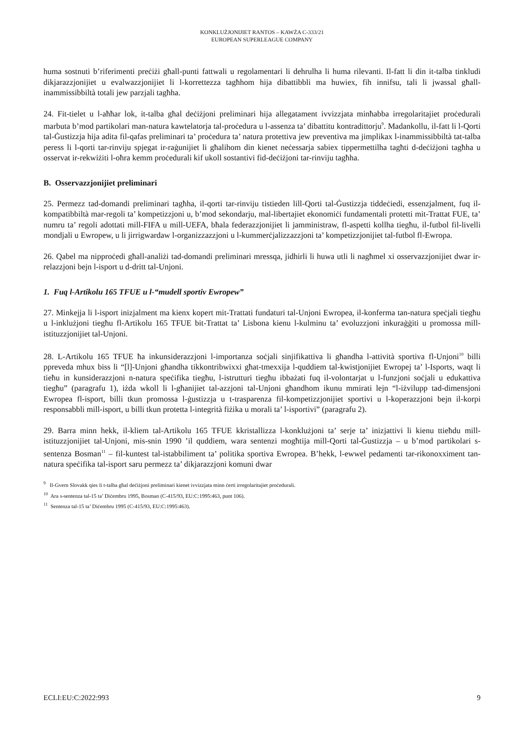KONKLUŻJONIJIET RANTOS – KAWŻA C-333/21
EUROPEAN SUPERLEAGUE COMPANY
huma sostnuti b’riferimenti preċiżi għall-punti fattwali u regolamentari li dehrulha li huma rilevanti. Il-fatt li din it-talba tinkludi dikjarazzjonijiet u evalwazzjonijiet li l-korrettezza tagħhom hija dibattibbli ma huwiex, fih innifsu, tali li jwassal għall-inammissibbiltà totali jew parzjali tagħha.
24. Fit-tielet u l-aħħar lok, it-talba għal deċiżjoni preliminari hija allegatament ivvizzjata minħabba irregolaritajiet proċedurali marbuta b’mod partikolari man-natura kawtelatorja tal-proċedura u l-assenza ta’ dibattitu kontradittorju<sup>9</sup>. Madankollu, il-fatt li l-Qorti tal-Ġustizzja hija adita fil-qafas preliminari ta’ proċedura ta’ natura protettiva jew preventiva ma jimplikax l-inammissibbiltà tat-talba peress li l-qorti tar-rinviju spjegat ir-raġunijiet li għalihom din kienet neċessarja sabiex tippermettilha tagħti d-deċiżjoni tagħha u osservat ir-rekwiżiti l-oħra kemm proċedurali kif ukoll sostantivi fid-deċiżjoni tar-rinviju tagħha.
B. Osservazzjonijiet preliminari
25. Permezz tad-domandi preliminari tagħha, il-qorti tar-rinviju tistieden lill-Qorti tal-Ġustizzja tiddeċiedi, essenzjalment, fuq il-kompatibbiltà mar-regoli ta’ kompetizzjoni u, b’mod sekondarju, mal-libertajiet ekonomiċi fundamentali protetti mit-Trattat FUE, ta’ numru ta’ regoli adottati mill-FIFA u mill-UEFA, bħala federazzjonijiet li jamministraw, fl-aspetti kollha tiegħu, il-futbol fil-livelli mondjali u Ewropew, u li jirrigwardaw l-organizzazzjoni u l-kummerċjalizzazzjoni ta’ kompetizzjonijiet tal-futbol fl-Ewropa.
26. Qabel ma nipproċedi għall-analiżi tad-domandi preliminari mressqa, jidhirli li huwa utli li nagħmel xi osservazzjonijiet dwar ir-relazzjoni bejn l-isport u d-dritt tal-Unjoni.
1. Fuq l-Artikolu 165 TFUE u l-“mudell sportiv Ewropew”
27. Minkejja li l-isport inizjalment ma kienx kopert mit-Trattati fundaturi tal-Unjoni Ewropea, il-konferma tan-natura speċjali tiegħu u l-inklużjoni tiegħu fl-Artikolu 165 TFUE bit-Trattat ta’ Lisbona kienu l-kulminu ta’ evoluzzjoni inkuraġġiti u promossa mill-istituzzjonijiet tal-Unjoni.
28. L-Artikolu 165 TFUE ħa inkunsiderazzjoni l-importanza soċjali sinjifikattiva li għandha l-attività sportiva fl-Unjoni<sup>10</sup> billi ppreveda mhux biss li “[l]-Unjoni għandha tikkontribwixxi għat-tmexxija l-quddiem tal-kwistjonijiet Ewropej ta’ l-Isports, waqt li tieħu in kunsiderazzjoni n-natura speċifika tiegħu, l-istrutturi tiegħu ibbażati fuq il-volontarjat u l-funzjoni soċjali u edukattiva tiegħu” (paragrafu 1), iżda wkoll li l-għanijiet tal-azzjoni tal-Unjoni għandhom ikunu mmirati lejn “l-iżvilupp tad-dimensjoni Ewropea fl-isport, billi tkun promossa l-ġustizzja u t-trasparenza fil-kompetizzjonijiet sportivi u l-koperazzjoni bejn il-korpi responsabbli mill-isport, u billi tkun protetta l-integrità fiżika u morali ta’ l-isportivi” (paragrafu 2).
29. Barra minn hekk, il-kliem tal-Artikolu 165 TFUE kkristallizza l-konklużjoni ta’ serje ta’ inizjattivi li kienu ttieħdu mill-istituzzjonijiet tal-Unjoni, mis-snin 1990 ’il quddiem, wara sentenzi mogħtija mill-Qorti tal-Ġustizzja – u b’mod partikolari s-sentenza Bosman<sup>11</sup> – fil-kuntest tal-istabbiliment ta’ politika sportiva Ewropea. B’hekk, l-ewwel pedamenti tar-rikonoxximent tan-natura speċifika tal-isport saru permezz ta’ dikjarazzjoni komuni dwar
<sup>9</sup> Il-Gvern Slovakk qies li t-talba għal deċiżjoni preliminari kienet ivvizzjata minn ċerti irregolaritajiet proċedurali.
<sup>10</sup> Ara s-sentenza tal-15 ta’ Diċembru 1995, Bosman (C-415/93, EU:C:1995:463, punt 106).
<sup>11</sup> Sentenza tal-15 ta’ Diċembru 1995 (C-415/93, EU:C:1995:463).
ECLI:EU:C:2022:993 9